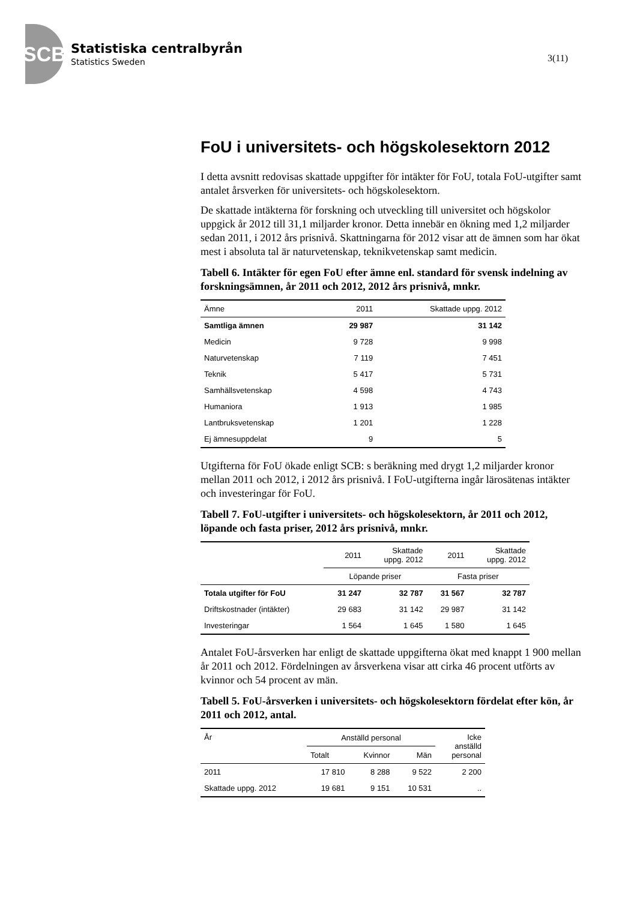SCB
Statistiska centralbyrån
Statistics Sweden
3(11)
FoU i universitets- och högskolesektorn 2012
I detta avsnitt redovisas skattade uppgifter för intäkter för FoU, totala FoU-utgifter samt antalet årsverken för universitets- och högskolesektorn.
De skattade intäkterna för forskning och utveckling till universitet och högskolor uppgick år 2012 till 31,1 miljarder kronor. Detta innebär en ökning med 1,2 miljarder sedan 2011, i 2012 års prisnivå. Skattningarna för 2012 visar att de ämnen som har ökat mest i absoluta tal är naturvetenskap, teknikvetenskap samt medicin.
Tabell 6. Intäkter för egen FoU efter ämne enl. standard för svensk indelning av forskningsämnen, år 2011 och 2012, 2012 års prisnivå, mnkr.
| Ämne | 2011 | Skattade uppg. 2012 |
| --- | --- | --- |
| Samtliga ämnen | 29 987 | 31 142 |
| Medicin | 9 728 | 9 998 |
| Naturvetenskap | 7 119 | 7 451 |
| Teknik | 5 417 | 5 731 |
| Samhällsvetenskap | 4 598 | 4 743 |
| Humaniora | 1 913 | 1 985 |
| Lantbruksvetenskap | 1 201 | 1 228 |
| Ej ämnesuppdelat | 9 | 5 |
Utgifterna för FoU ökade enligt SCB: s beräkning med drygt 1,2 miljarder kronor mellan 2011 och 2012, i 2012 års prisnivå. I FoU-utgifterna ingår lärosätenas intäkter och investeringar för FoU.
Tabell 7. FoU-utgifter i universitets- och högskolesektorn, år 2011 och 2012, löpande och fasta priser, 2012 års prisnivå, mnkr.
| | 2011 | Skattade uppg. 2012 | 2011 | Skattade uppg. 2012 |
| --- | --- | --- | --- | --- |
| | Löpande priser | | Fasta priser | |
| Totala utgifter för FoU | 31 247 | 32 787 | 31 567 | 32 787 |
| Driftskostnader (intäkter) | 29 683 | 31 142 | 29 987 | 31 142 |
| Investeringar | 1 564 | 1 645 | 1 580 | 1 645 |
Antalet FoU-årsverken har enligt de skattade uppgifterna ökat med knappt 1 900 mellan år 2011 och 2012. Fördelningen av årsverkena visar att cirka 46 procent utförts av kvinnor och 54 procent av män.
Tabell 5. FoU-årsverken i universitets- och högskolesektorn fördelat efter kön, år 2011 och 2012, antal.
| År | Anställd personal | | | Icke anställd personal |
| --- | --- | --- | --- | --- |
| | Totalt | Kvinnor | Män | |
| 2011 | 17 810 | 8 288 | 9 522 | 2 200 |
| Skattade uppg. 2012 | 19 681 | 9 151 | 10 531 | .. |